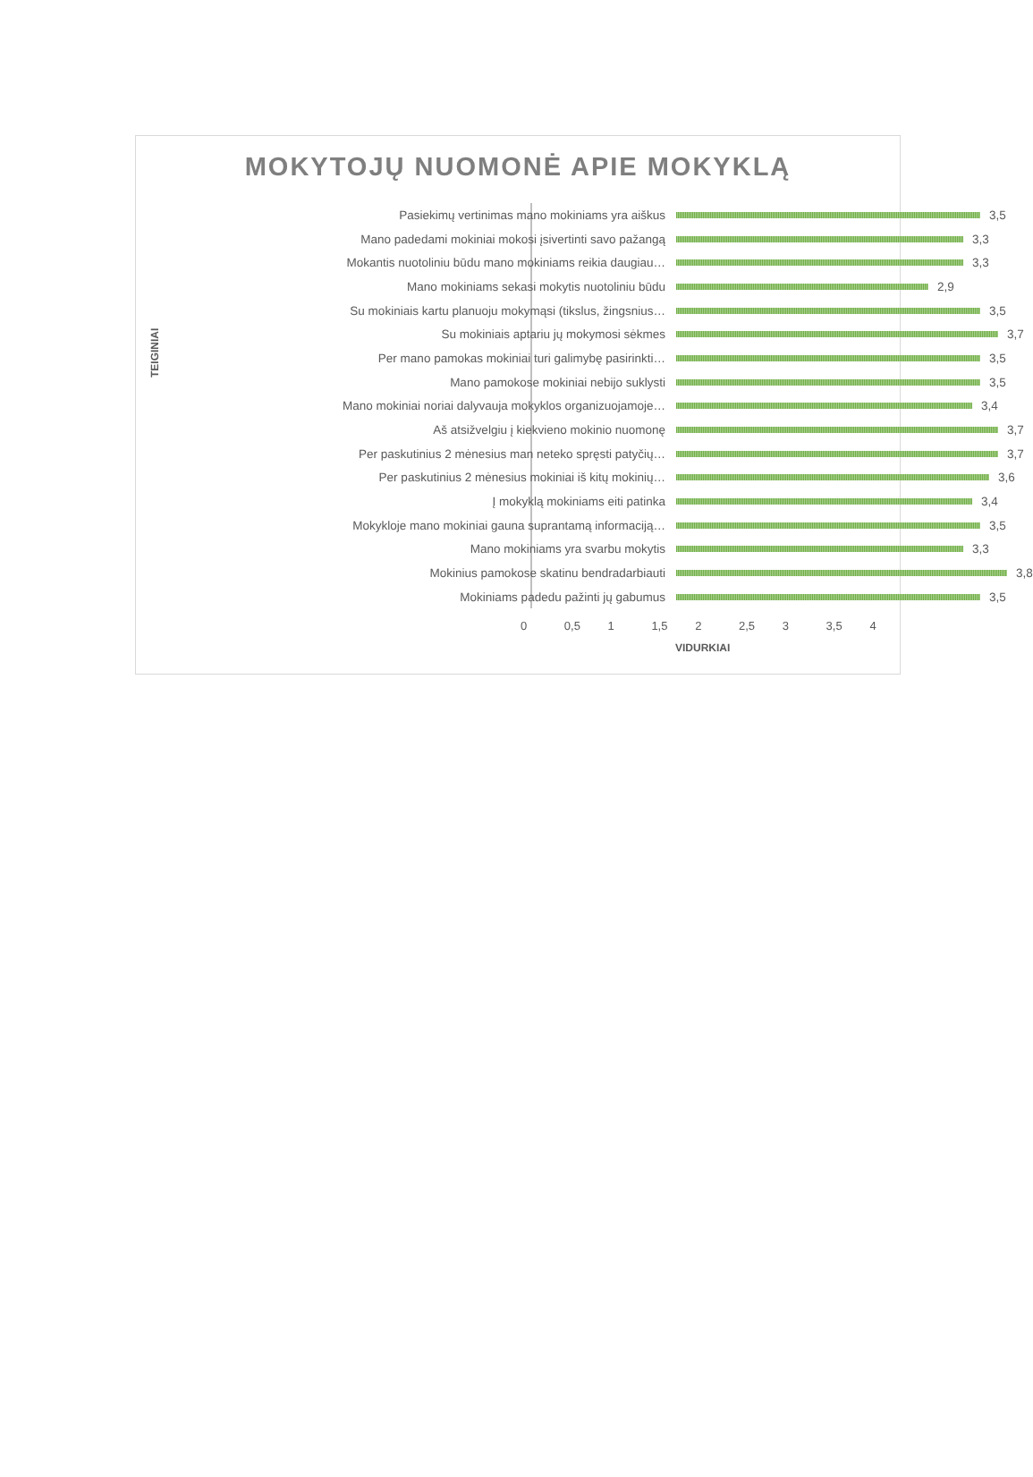MOKYTOJŲ NUOMONĖ APIE MOKYKLĄ
TEIGINIAI
Pasiekimų vertinimas mano mokiniams yra aiškus 3,5
Mano padedami mokiniai mokosi įsivertinti savo pažangą 3,3
Mokantis nuotoliniu būdu mano mokiniams reikia daugiau… 3,3
Mano mokiniams sekasi mokytis nuotoliniu būdu 2,9
Su mokiniais kartu planuoju mokymąsi (tikslus, žingsnius… 3,5
Su mokiniais aptariu jų mokymosi sėkmes 3,7
Per mano pamokas mokiniai turi galimybę pasirinkti… 3,5
Mano pamokose mokiniai nebijo suklysti 3,5
Mano mokiniai noriai dalyvauja mokyklos organizuojamoje… 3,4
Aš atsižvelgiu į kiekvieno mokinio nuomonę 3,7
Per paskutinius 2 mėnesius man neteko spręsti patyčių… 3,7
Per paskutinius 2 mėnesius mokiniai iš kitų mokinių… 3,6
Į mokyklą mokiniams eiti patinka 3,4
Mokykloje mano mokiniai gauna suprantamą informaciją… 3,5
Mano mokiniams yra svarbu mokytis 3,3
Mokinius pamokose skatinu bendradarbiauti 3,8
Mokiniams padedu pažinti jų gabumus 3,5
0 0,5 1 1,5 2 2,5 3 3,5 4
VIDURKIAI